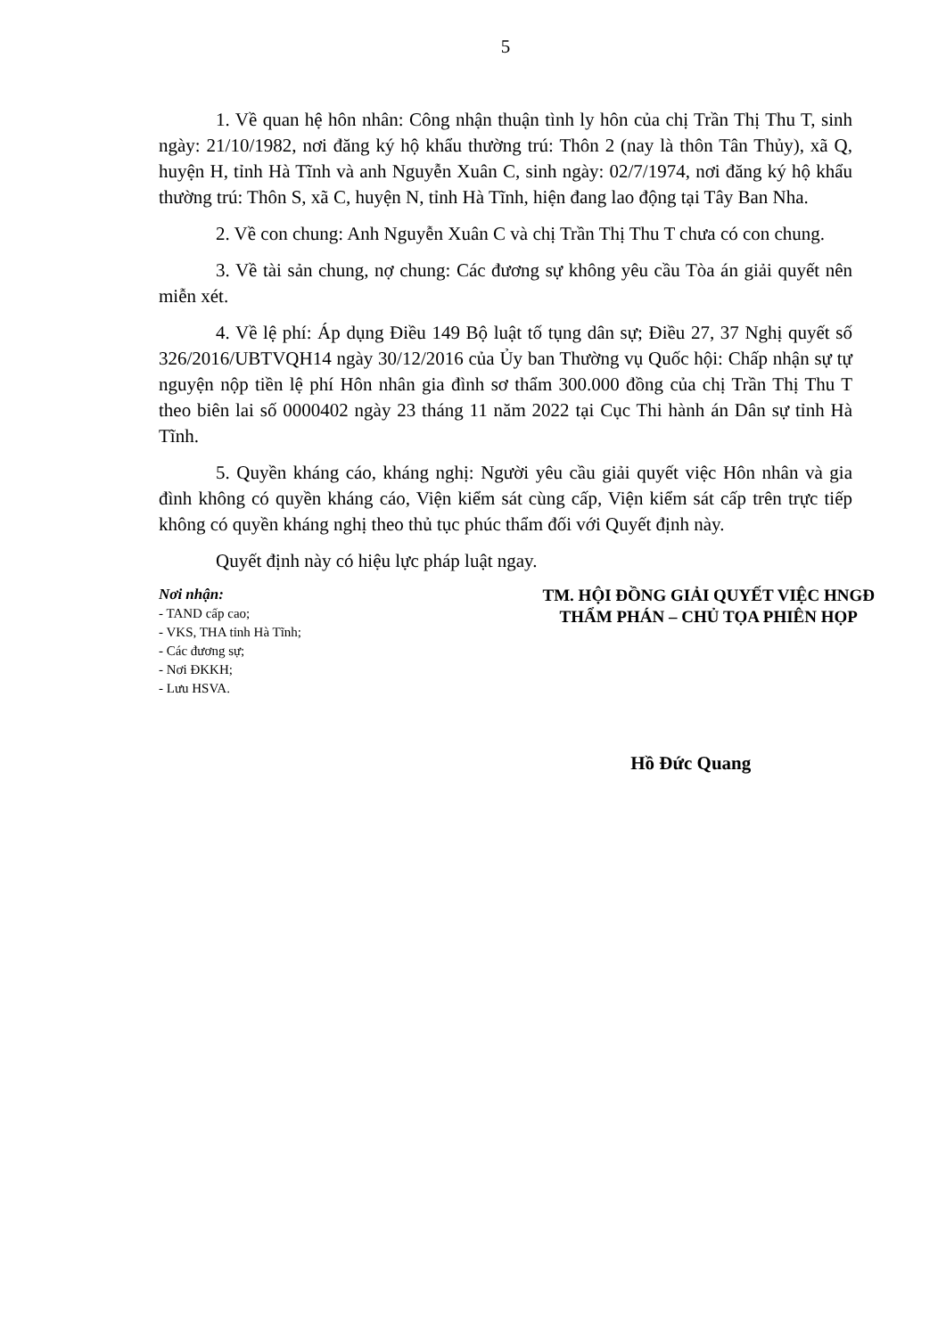5
1. Về quan hệ hôn nhân: Công nhận thuận tình ly hôn của chị Trần Thị Thu T, sinh ngày: 21/10/1982, nơi đăng ký hộ khẩu thường trú: Thôn 2 (nay là thôn Tân Thủy), xã Q, huyện H, tỉnh Hà Tĩnh và anh Nguyễn Xuân C, sinh ngày: 02/7/1974, nơi đăng ký hộ khẩu thường trú: Thôn S, xã C, huyện N, tỉnh Hà Tĩnh, hiện đang lao động tại Tây Ban Nha.
2. Về con chung: Anh Nguyễn Xuân C và chị Trần Thị Thu T chưa có con chung.
3. Về tài sản chung, nợ chung: Các đương sự không yêu cầu Tòa án giải quyết nên miễn xét.
4. Về lệ phí: Áp dụng Điều 149 Bộ luật tố tụng dân sự; Điều 27, 37 Nghị quyết số 326/2016/UBTVQH14 ngày 30/12/2016 của Ủy ban Thường vụ Quốc hội: Chấp nhận sự tự nguyện nộp tiền lệ phí Hôn nhân gia đình sơ thẩm 300.000 đồng của chị Trần Thị Thu T theo biên lai số 0000402 ngày 23 tháng 11 năm 2022 tại Cục Thi hành án Dân sự tỉnh Hà Tĩnh.
5. Quyền kháng cáo, kháng nghị: Người yêu cầu giải quyết việc Hôn nhân và gia đình không có quyền kháng cáo, Viện kiểm sát cùng cấp, Viện kiểm sát cấp trên trực tiếp không có quyền kháng nghị theo thủ tục phúc thẩm đối với Quyết định này.
Quyết định này có hiệu lực pháp luật ngay.
Nơi nhận:
- TAND cấp cao;
- VKS, THA tỉnh Hà Tĩnh;
- Các đương sự;
- Nơi ĐKKH;
- Lưu HSVA.
TM. HỘI ĐỒNG GIẢI QUYẾT VIỆC HNGĐ
THẨM PHÁN – CHỦ TỌA PHIÊN HỌP
Hồ Đức Quang